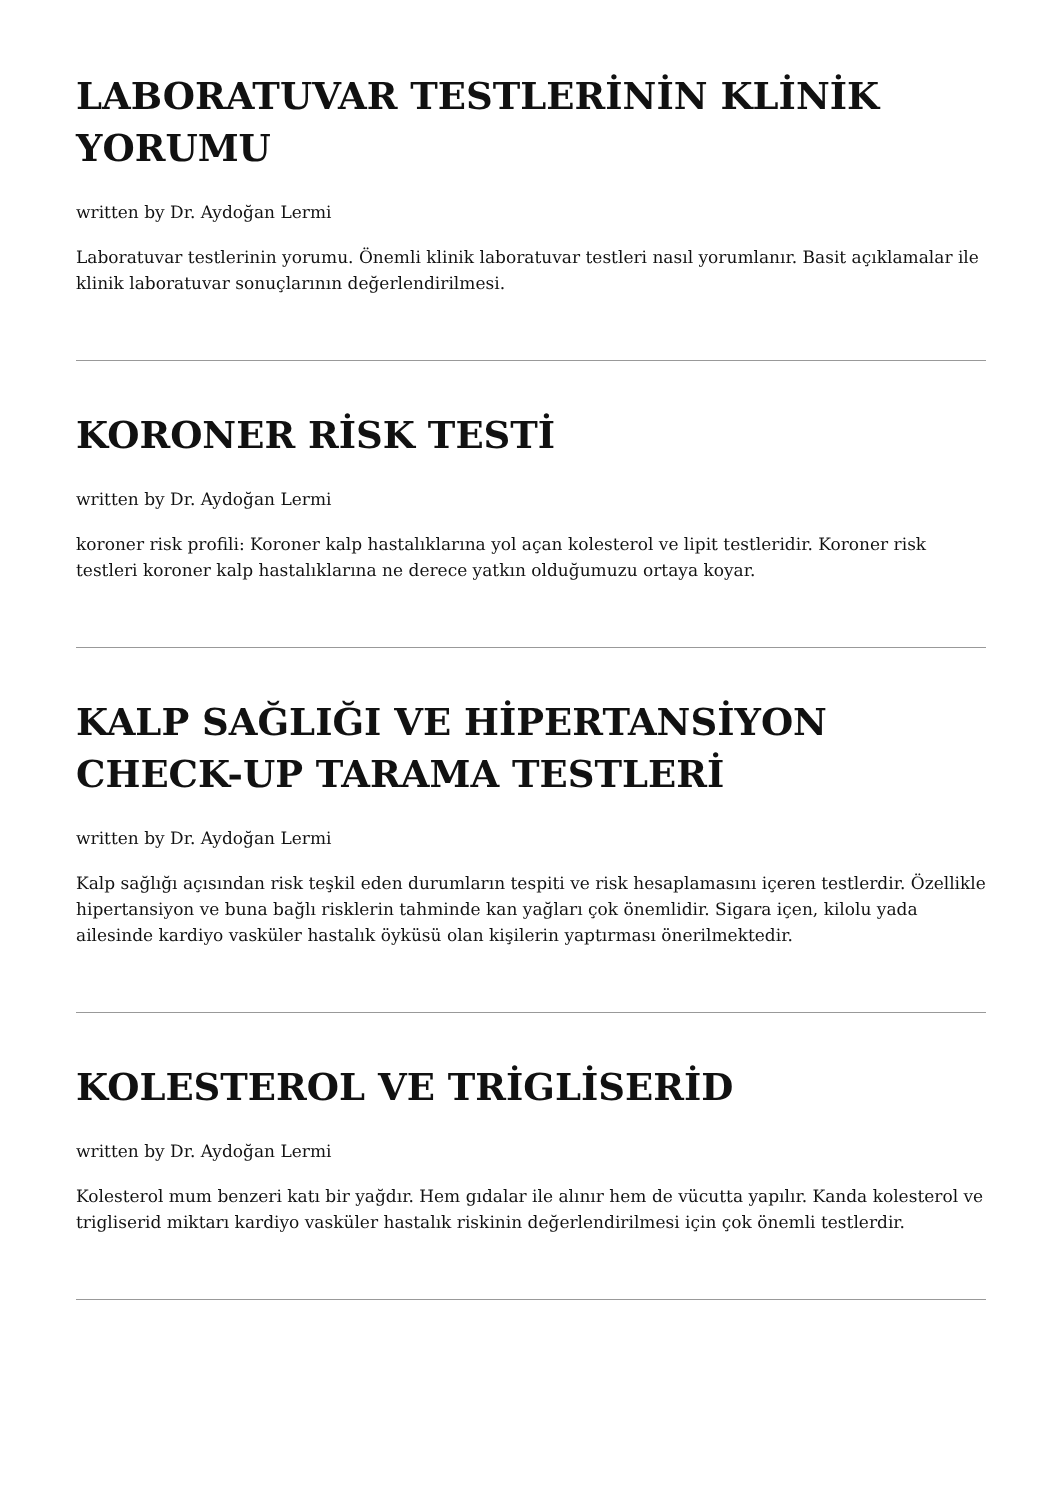LABORATUVAR TESTLERİNİN KLİNİK YORUMU
written by Dr. Aydoğan Lermi
Laboratuvar testlerinin yorumu. Önemli klinik laboratuvar testleri nasıl yorumlanır. Basit açıklamalar ile klinik laboratuvar sonuçlarının değerlendirilmesi.
KORONER RİSK TESTİ
written by Dr. Aydoğan Lermi
koroner risk profili: Koroner kalp hastalıklarına yol açan kolesterol ve lipit testleridir. Koroner risk testleri koroner kalp hastalıklarına ne derece yatkın olduğumuzu ortaya koyar.
KALP SAĞLIĞI VE HİPERTANSİYON CHECK-UP TARAMA TESTLERİ
written by Dr. Aydoğan Lermi
Kalp sağlığı açısından risk teşkil eden durumların tespiti ve risk hesaplamasını içeren testlerdir. Özellikle hipertansiyon ve buna bağlı risklerin tahminde kan yağları çok önemlidir. Sigara içen, kilolu yada ailesinde kardiyo vasküler hastalık öyküsü olan kişilerin yaptırması önerilmektedir.
KOLESTEROL VE TRİGLİSERİD
written by Dr. Aydoğan Lermi
Kolesterol mum benzeri katı bir yağdır. Hem gıdalar ile alınır hem de vücutta yapılır. Kanda kolesterol ve trigliserid miktarı kardiyo vasküler hastalık riskinin değerlendirilmesi için çok önemli testlerdir.